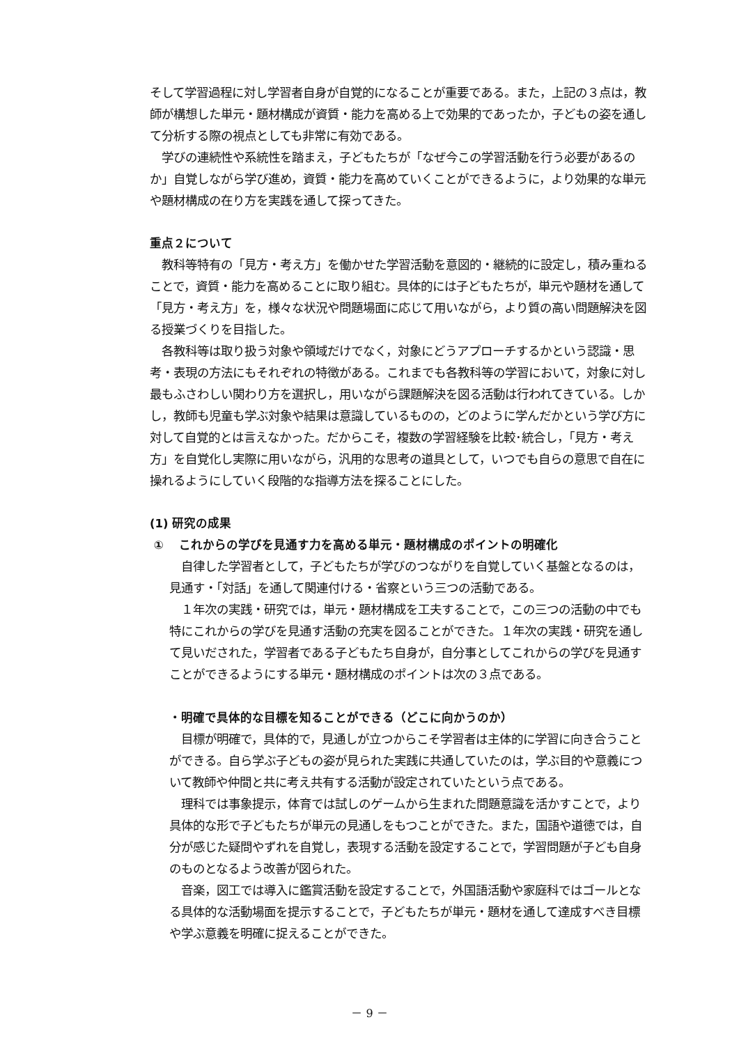そして学習過程に対し学習者自身が自覚的になることが重要である。また，上記の３点は，教師が構想した単元・題材構成が資質・能力を高める上で効果的であったか，子どもの姿を通して分析する際の視点としても非常に有効である。
　学びの連続性や系統性を踏まえ，子どもたちが「なぜ今この学習活動を行う必要があるのか」自覚しながら学び進め，資質・能力を高めていくことができるように，より効果的な単元や題材構成の在り方を実践を通して探ってきた。
重点２について
　教科等特有の「見方・考え方」を働かせた学習活動を意図的・継続的に設定し，積み重ねることで，資質・能力を高めることに取り組む。具体的には子どもたちが，単元や題材を通して「見方・考え方」を，様々な状況や問題場面に応じて用いながら，より質の高い問題解決を図る授業づくりを目指した。
　各教科等は取り扱う対象や領域だけでなく，対象にどうアプローチするかという認識・思考・表現の方法にもそれぞれの特徴がある。これまでも各教科等の学習において，対象に対し最もふさわしい関わり方を選択し，用いながら課題解決を図る活動は行われてきている。しかし，教師も児童も学ぶ対象や結果は意識しているものの，どのように学んだかという学び方に対して自覚的とは言えなかった。だからこそ，複数の学習経験を比較･統合し，「見方・考え方」を自覚化し実際に用いながら，汎用的な思考の道具として，いつでも自らの意思で自在に操れるようにしていく段階的な指導方法を探ることにした。
(1) 研究の成果
① 　これからの学びを見通す力を高める単元・題材構成のポイントの明確化
　自律した学習者として，子どもたちが学びのつながりを自覚していく基盤となるのは，見通す・「対話」を通して関連付ける・省察という三つの活動である。
　１年次の実践・研究では，単元・題材構成を工夫することで，この三つの活動の中でも特にこれからの学びを見通す活動の充実を図ることができた。１年次の実践・研究を通して見いだされた，学習者である子どもたち自身が，自分事としてこれからの学びを見通すことができるようにする単元・題材構成のポイントは次の３点である。
・明確で具体的な目標を知ることができる（どこに向かうのか）
　目標が明確で，具体的で，見通しが立つからこそ学習者は主体的に学習に向き合うことができる。自ら学ぶ子どもの姿が見られた実践に共通していたのは，学ぶ目的や意義について教師や仲間と共に考え共有する活動が設定されていたという点である。
　理科では事象提示，体育では試しのゲームから生まれた問題意識を活かすことで，より具体的な形で子どもたちが単元の見通しをもつことができた。また，国語や道徳では，自分が感じた疑問やずれを自覚し，表現する活動を設定することで，学習問題が子ども自身のものとなるよう改善が図られた。
　音楽，図工では導入に鑑賞活動を設定することで，外国語活動や家庭科ではゴールとなる具体的な活動場面を提示することで，子どもたちが単元・題材を通して達成すべき目標や学ぶ意義を明確に捉えることができた。
－ 9 －